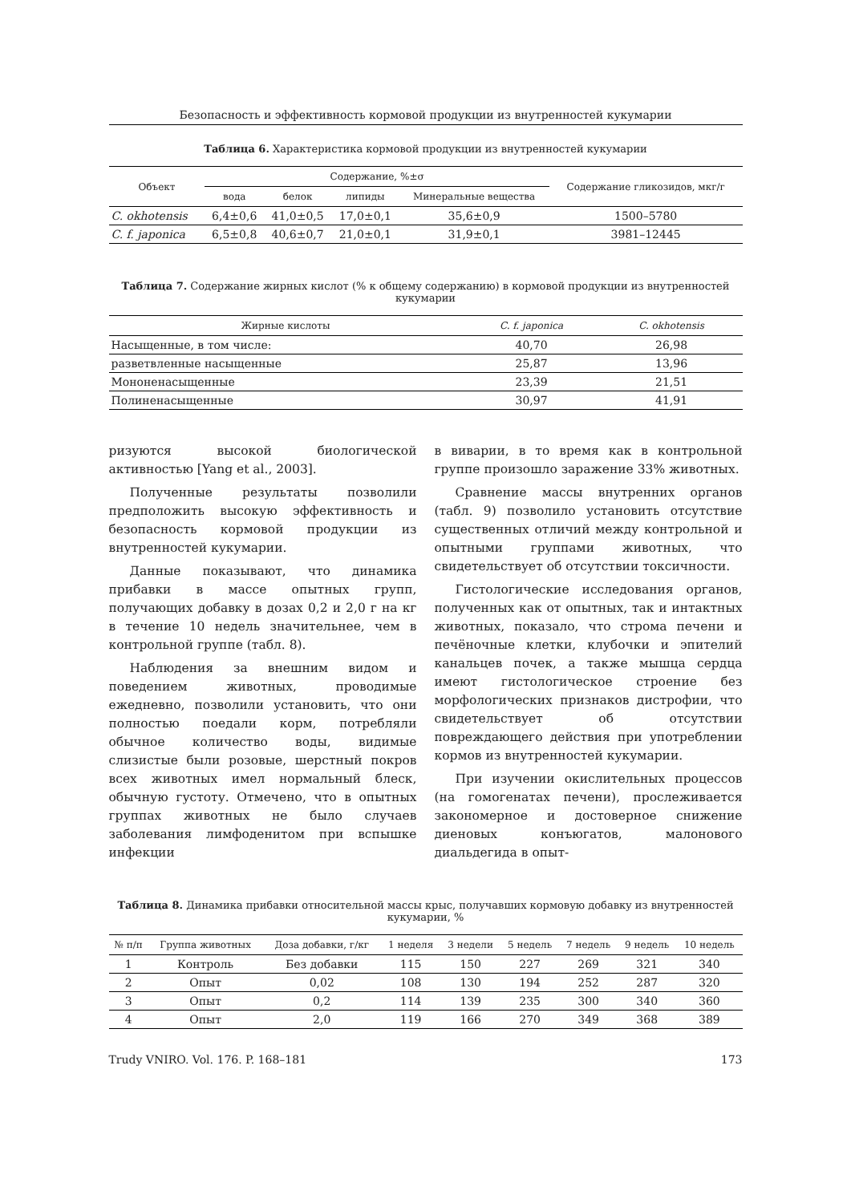Безопасность и эффективность кормовой продукции из внутренностей кукумарии
Таблица 6. Характеристика кормовой продукции из внутренностей кукумарии
| Объект | Содержание, %±σ | | | | Содержание гликозидов, мкг/г |
| --- | --- | --- | --- | --- | --- |
| | вода | белок | липиды | Минеральные вещества | |
| C. okhotensis | 6,4±0,6 | 41,0±0,5 | 17,0±0,1 | 35,6±0,9 | 1500–5780 |
| C. f. japonica | 6,5±0,8 | 40,6±0,7 | 21,0±0,1 | 31,9±0,1 | 3981–12445 |
Таблица 7. Содержание жирных кислот (% к общему содержанию) в кормовой продукции из внутренностей кукумарии
| Жирные кислоты | C. f. japonica | C. okhotensis |
| --- | --- | --- |
| Насыщенные, в том числе: | 40,70 | 26,98 |
| разветвленные насыщенные | 25,87 | 13,96 |
| Мононенасыщенные | 23,39 | 21,51 |
| Полиненасыщенные | 30,97 | 41,91 |
ризуются высокой биологической активностью [Yang et al., 2003].
Полученные результаты позволили предположить высокую эффективность и безопасность кормовой продукции из внутренностей кукумарии.
Данные показывают, что динамика прибавки в массе опытных групп, получающих добавку в дозах 0,2 и 2,0 г на кг в течение 10 недель значительнее, чем в контрольной группе (табл. 8).
Наблюдения за внешним видом и поведением животных, проводимые ежедневно, позволили установить, что они полностью поедали корм, потребляли обычное количество воды, видимые слизистые были розовые, шерстный покров всех животных имел нормальный блеск, обычную густоту. Отмечено, что в опытных группах животных не было случаев заболевания лимфоденитом при вспышке инфекции
в виварии, в то время как в контрольной группе произошло заражение 33% животных.
Сравнение массы внутренних органов (табл. 9) позволило установить отсутствие существенных отличий между контрольной и опытными группами животных, что свидетельствует об отсутствии токсичности.
Гистологические исследования органов, полученных как от опытных, так и интактных животных, показало, что строма печени и печёночные клетки, клубочки и эпителий канальцев почек, а также мышца сердца имеют гистологическое строение без морфологических признаков дистрофии, что свидетельствует об отсутствии повреждающего действия при употреблении кормов из внутренностей кукумарии.
При изучении окислительных процессов (на гомогенатах печени), прослеживается закономерное и достоверное снижение диеновых конъюгатов, малонового диальдегида в опыт-
Таблица 8. Динамика прибавки относительной массы крыс, получавших кормовую добавку из внутренностей кукумарии, %
| № п/п | Группа животных | Доза добавки, г/кг | 1 неделя | 3 недели | 5 недель | 7 недель | 9 недель | 10 недель |
| --- | --- | --- | --- | --- | --- | --- | --- | --- |
| 1 | Контроль | Без добавки | 115 | 150 | 227 | 269 | 321 | 340 |
| 2 | Опыт | 0,02 | 108 | 130 | 194 | 252 | 287 | 320 |
| 3 | Опыт | 0,2 | 114 | 139 | 235 | 300 | 340 | 360 |
| 4 | Опыт | 2,0 | 119 | 166 | 270 | 349 | 368 | 389 |
Trudy VNIRO. Vol. 176. P. 168–181 173